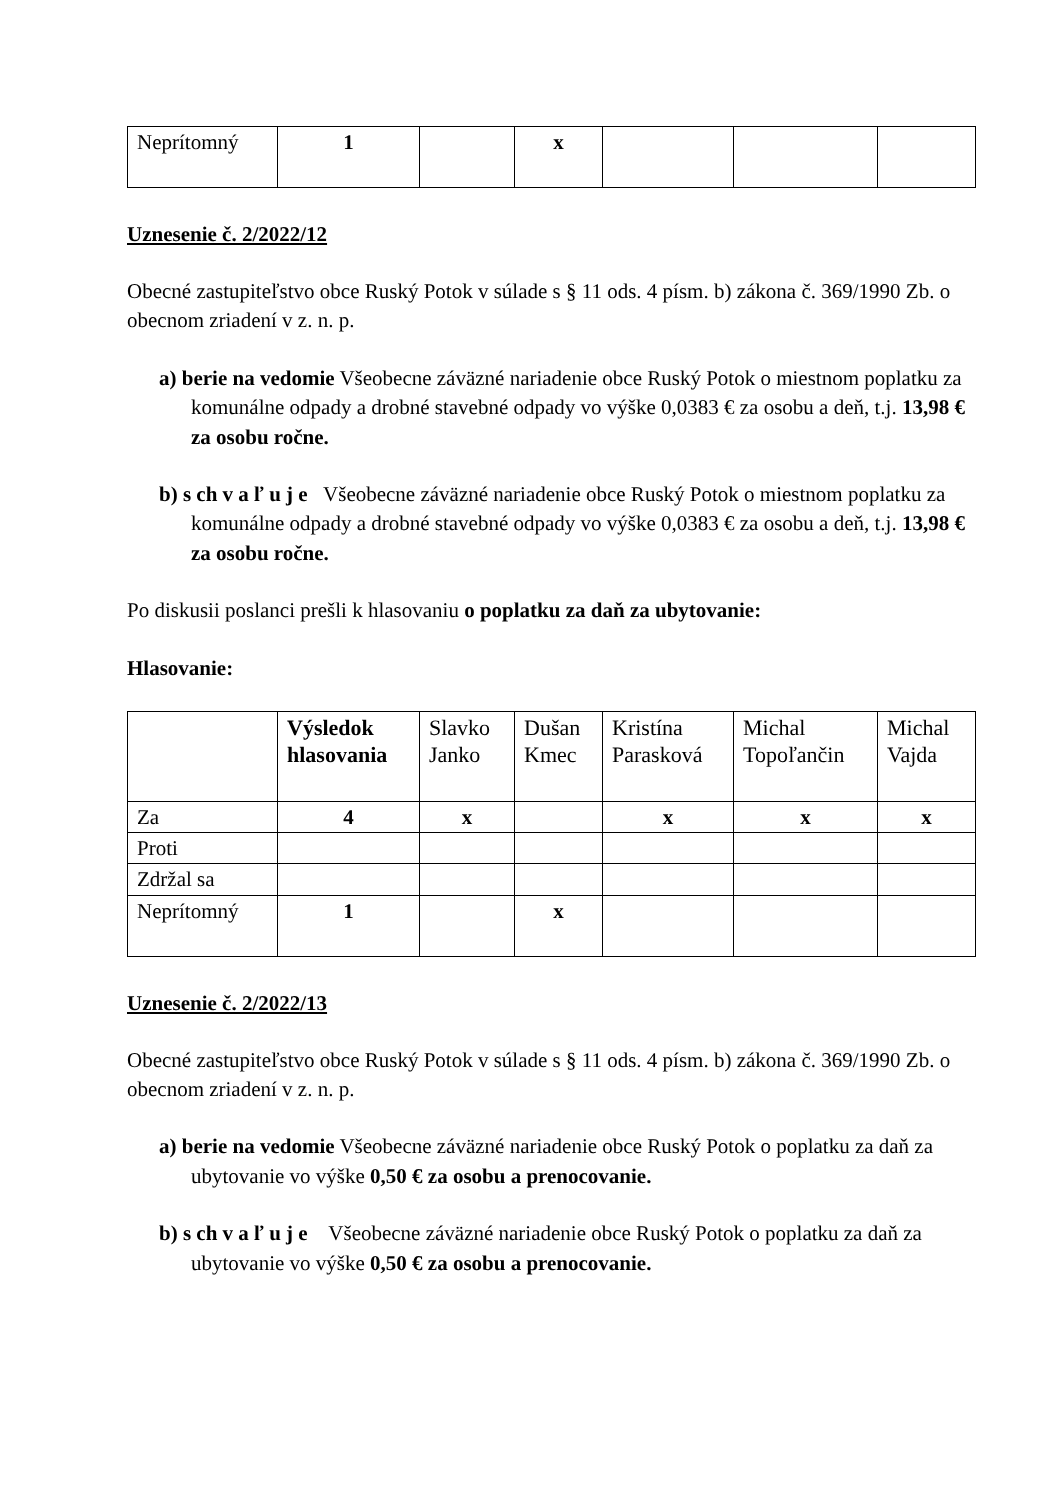| Neprítomný | 1 | | x | | | |
Uznesenie č. 2/2022/12
Obecné zastupiteľstvo obce Ruský Potok v súlade s § 11 ods. 4 písm. b) zákona č. 369/1990 Zb. o obecnom zriadení v z. n. p.
a) berie na vedomie Všeobecne záväzné nariadenie obce Ruský Potok o miestnom poplatku za komunálne odpady a drobné stavebné odpady vo výške 0,0383 € za osobu a deň, t.j. 13,98 € za osobu ročne.
b) s ch v a ľ u j e Všeobecne záväzné nariadenie obce Ruský Potok o miestnom poplatku za komunálne odpady a drobné stavebné odpady vo výške 0,0383 € za osobu a deň, t.j. 13,98 € za osobu ročne.
Po diskusii poslanci prešli k hlasovaniu o poplatku za daň za ubytovanie:
Hlasovanie:
| | Výsledok hlasovania | Slavko Janko | Dušan Kmec | Kristína Parasková | Michal Topoľančin | Michal Vajda |
| Za | 4 | x | | x | x | x |
| Proti | | | | | | |
| Zdržal sa | | | | | | |
| Neprítomný | 1 | | x | | | |
Uznesenie č. 2/2022/13
Obecné zastupiteľstvo obce Ruský Potok v súlade s § 11 ods. 4 písm. b) zákona č. 369/1990 Zb. o obecnom zriadení v z. n. p.
a) berie na vedomie Všeobecne záväzné nariadenie obce Ruský Potok o poplatku za daň za ubytovanie vo výške 0,50 € za osobu a prenocovanie.
b) s ch v a ľ u j e Všeobecne záväzné nariadenie obce Ruský Potok o poplatku za daň za ubytovanie vo výške 0,50 € za osobu a prenocovanie.